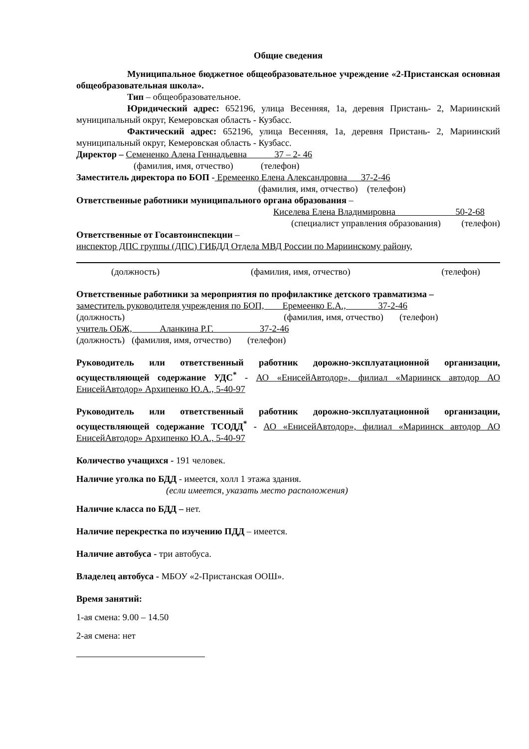Общие сведения
Муниципальное бюджетное общеобразовательное учреждение «2-Пристанская основная общеобразовательная школа».
Тип – общеобразовательное.
Юридический адрес: 652196, улица Весенняя, 1а, деревня Пристань- 2, Мариинский муниципальный округ, Кемеровская область - Кузбасс.
Фактический адрес: 652196, улица Весенняя, 1а, деревня Пристань- 2, Мариинский муниципальный округ, Кемеровская область - Кузбасс.
Директор – Семененко Алена Геннадьевна 37 – 2- 46
(фамилия, имя, отчество) (телефон)
Заместитель директора по БОП - Еремеенко Елена Александровна 37-2-46
(фамилия, имя, отчество) (телефон)
Ответственные работники муниципального органа образования –
Киселева Елена Владимировна 50-2-68
(специалист управления образования) (телефон)
Ответственные от Госавтоинспекции –
инспектор ДПС группы (ДПС) ГИБДД Отдела МВД России по Мариинскому району,
(должность) (фамилия, имя, отчество) (телефон)
Ответственные работники за мероприятия по профилактике детского травматизма –
заместитель руководителя учреждения по БОП, Еремеенко Е.А., 37-2-46
(должность) (фамилия, имя, отчество) (телефон)
учитель ОБЖ, Аланкина Р.Г. 37-2-46
(должность) (фамилия, имя, отчество) (телефон)
Руководитель или ответственный работник дорожно-эксплуатационной организации, осуществляющей содержание УДС<sup>*</sup> - АО «ЕнисейАвтодор», филиал «Мариинск автодор АО ЕнисейАвтодор» Архипенко Ю.А., 5-40-97
Руководитель или ответственный работник дорожно-эксплуатационной организации, осуществляющей содержание ТСОДД<sup>*</sup> - АО «ЕнисейАвтодор», филиал «Мариинск автодор АО ЕнисейАвтодор» Архипенко Ю.А., 5-40-97
Количество учащихся - 191 человек.
Наличие уголка по БДД - имеется, холл 1 этажа здания.
(если имеется, указать место расположения)
Наличие класса по БДД – нет.
Наличие перекрестка по изучению ПДД – имеется.
Наличие автобуса - три автобуса.
Владелец автобуса - МБОУ «2-Пристанская ООШ».
Время занятий:
1-ая смена: 9.00 – 14.50
2-ая смена: нет